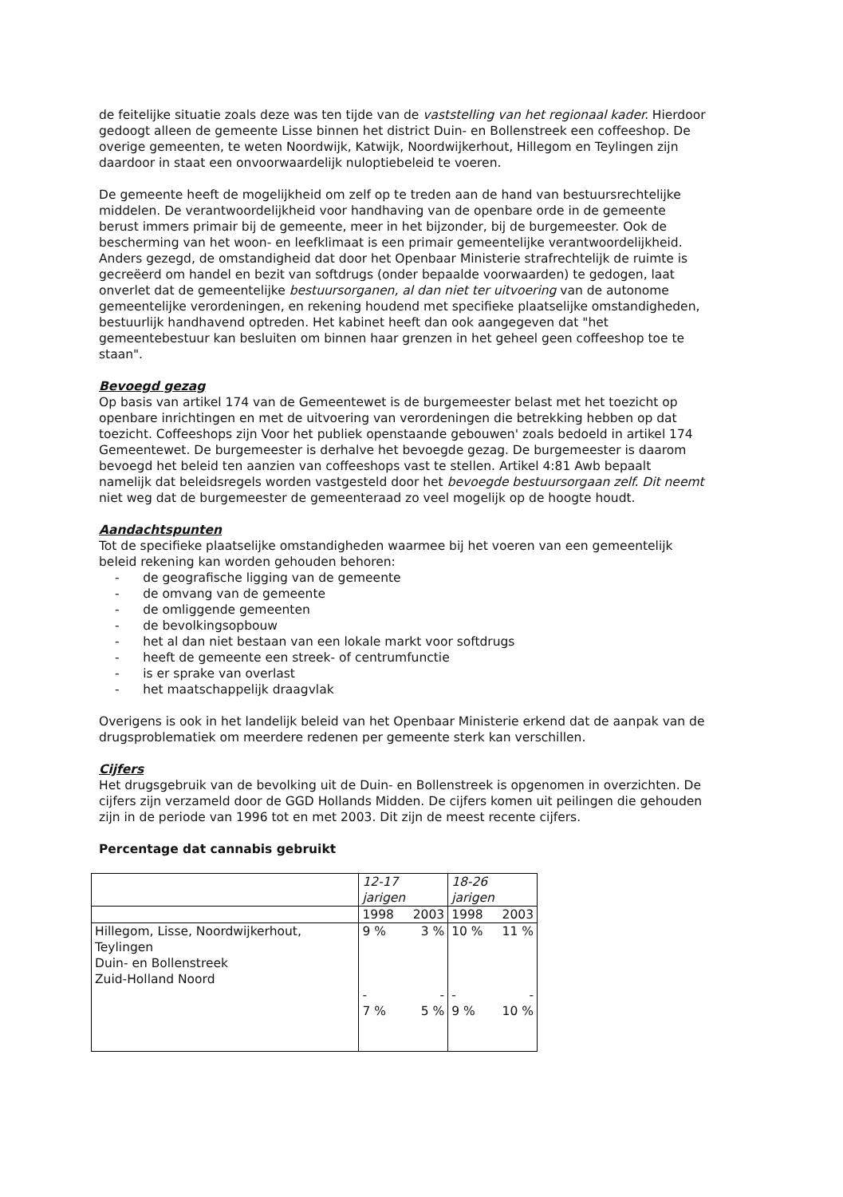de feitelijke situatie zoals deze was ten tijde van de vaststelling van het regionaal kader. Hierdoor gedoogt alleen de gemeente Lisse binnen het district Duin- en Bollenstreek een coffeeshop. De overige gemeenten, te weten Noordwijk, Katwijk, Noordwijkerhout, Hillegom en Teylingen zijn daardoor in staat een onvoorwaardelijk nuloptiebeleid te voeren.
De gemeente heeft de mogelijkheid om zelf op te treden aan de hand van bestuursrechtelijke middelen. De verantwoordelijkheid voor handhaving van de openbare orde in de gemeente berust immers primair bij de gemeente, meer in het bijzonder, bij de burgemeester. Ook de bescherming van het woon- en leefklimaat is een primair gemeentelijke verantwoordelijkheid.
Anders gezegd, de omstandigheid dat door het Openbaar Ministerie strafrechtelijk de ruimte is gecreëerd om handel en bezit van softdrugs (onder bepaalde voorwaarden) te gedogen, laat onverlet dat de gemeentelijke bestuursorganen, al dan niet ter uitvoering van de autonome gemeentelijke verordeningen, en rekening houdend met specifieke plaatselijke omstandigheden, bestuurlijk handhavend optreden. Het kabinet heeft dan ook aangegeven dat "het gemeentebestuur kan besluiten om binnen haar grenzen in het geheel geen coffeeshop toe te staan".
Bevoegd gezag
Op basis van artikel 174 van de Gemeentewet is de burgemeester belast met het toezicht op openbare inrichtingen en met de uitvoering van verordeningen die betrekking hebben op dat toezicht. Coffeeshops zijn Voor het publiek openstaande gebouwen' zoals bedoeld in artikel 174 Gemeentewet. De burgemeester is derhalve het bevoegde gezag. De burgemeester is daarom bevoegd het beleid ten aanzien van coffeeshops vast te stellen. Artikel 4:81 Awb bepaalt namelijk dat beleidsregels worden vastgesteld door het bevoegde bestuursorgaan zelf. Dit neemt niet weg dat de burgemeester de gemeenteraad zo veel mogelijk op de hoogte houdt.
Aandachtspunten
Tot de specifieke plaatselijke omstandigheden waarmee bij het voeren van een gemeentelijk beleid rekening kan worden gehouden behoren:
- de geografische ligging van de gemeente
- de omvang van de gemeente
- de omliggende gemeenten
- de bevolkingsopbouw
- het al dan niet bestaan van een lokale markt voor softdrugs
- heeft de gemeente een streek- of centrumfunctie
- is er sprake van overlast
- het maatschappelijk draagvlak
Overigens is ook in het landelijk beleid van het Openbaar Ministerie erkend dat de aanpak van de drugsproblematiek om meerdere redenen per gemeente sterk kan verschillen.
Cijfers
Het drugsgebruik van de bevolking uit de Duin- en Bollenstreek is opgenomen in overzichten. De cijfers zijn verzameld door de GGD Hollands Midden. De cijfers komen uit peilingen die gehouden zijn in de periode van 1996 tot en met 2003. Dit zijn de meest recente cijfers.
Percentage dat cannabis gebruikt
| | 12-17 jarigen | | 18-26 jarigen | |
| | 1998 | 2003 | 1998 | 2003 |
| Hillegom, Lisse, Noordwijkerhout, Teylingen Duin- en Bollenstreek Zuid-Holland Noord | 9 % - 7 % | 3 % - 5 % | 10 % - 9 % | 11 % - 10 % |